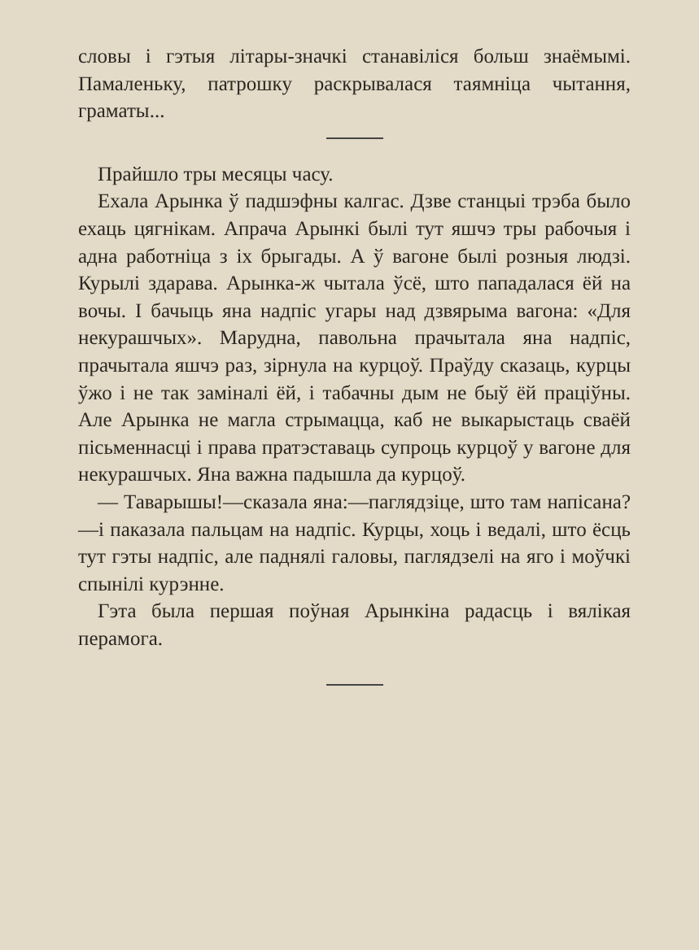словы і гэтыя літары-значкі станавіліся больш знаёмымі. Памаленьку, патрошку раскрывалася таямніца чытання, граматы...
Прайшло тры месяцы часу.
Ехала Арынка ў падшэфны калгас. Дзве станцыі трэба было ехаць цягнікам. Апрача Арынкі былі тут яшчэ тры рабочыя і адна работніца з іх брыгады. А ў вагоне былі розныя людзі. Курылі здарава. Арынка-ж чытала ўсё, што пападалася ёй на вочы. І бачыць яна надпіс угары над дзвярыма вагона: «Для некурашчых». Марудна, павольна прачытала яна надпіс, прачытала яшчэ раз, зірнула на курцоў. Праўду сказаць, курцы ўжо і не так заміналі ёй, і табачны дым не быў ёй праціўны. Але Арынка не магла стрымацца, каб не выкарыстаць сваёй пісьменнасці і права пратэставаць супроць курцоў у вагоне для некурашчых. Яна важна падышла да курцоў.
— Таварышы!—сказала яна:—паглядзіце, што там напісана?—і паказала пальцам на надпіс. Курцы, хоць і ведалі, што ёсць тут гэты надпіс, але паднялі галовы, паглядзелі на яго і моўчкі спынілі курэнне.
Гэта была першая поўная Арынкіна радасць і вялікая перамога.